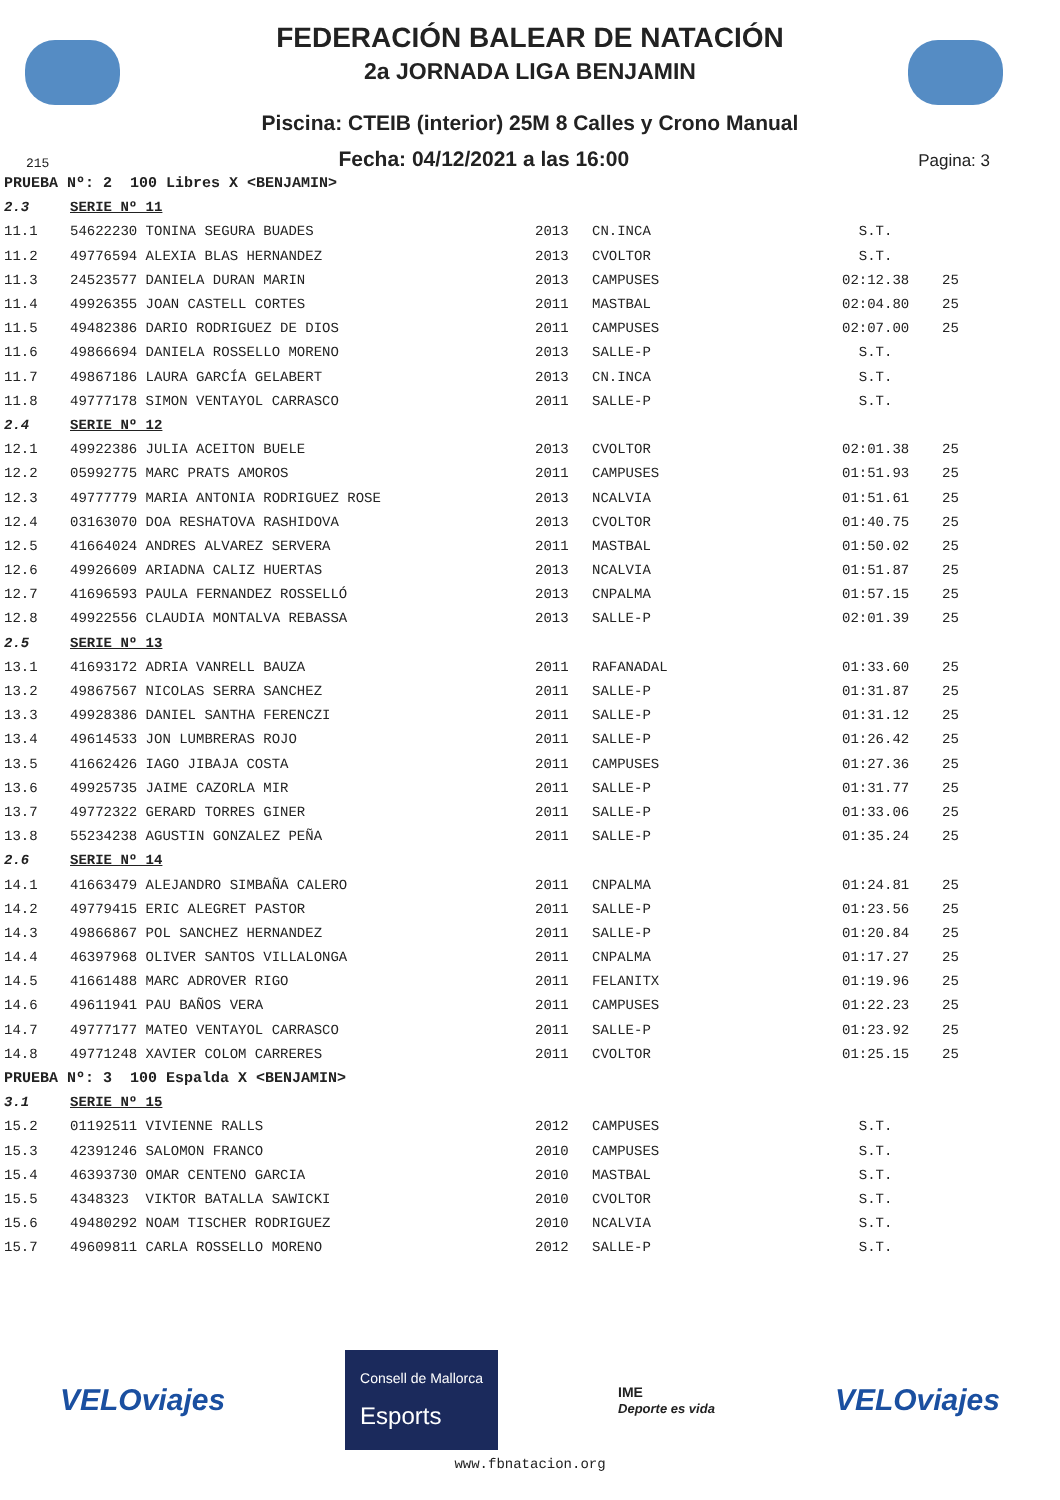FEDERACIÓN BALEAR DE NATACIÓN
2a JORNADA LIGA BENJAMIN
Piscina: CTEIB (interior) 25M 8 Calles y Crono Manual
215 Fecha: 04/12/2021 a las 16:00 Pagina: 3
| PRUEBA Nº: 2 100 Libres X <BENJAMIN> | | | | | |
| 2.3 | SERIE Nº 11 | | | | |
| 11.1 | 54622230 TONINA SEGURA BUADES | 2013 | CN.INCA | S.T. | |
| 11.2 | 49776594 ALEXIA BLAS HERNANDEZ | 2013 | CVOLTOR | S.T. | |
| 11.3 | 24523577 DANIELA DURAN MARIN | 2013 | CAMPUSES | 02:12.38 | 25 |
| 11.4 | 49926355 JOAN CASTELL CORTES | 2011 | MASTBAL | 02:04.80 | 25 |
| 11.5 | 49482386 DARIO RODRIGUEZ DE DIOS | 2011 | CAMPUSES | 02:07.00 | 25 |
| 11.6 | 49866694 DANIELA ROSSELLO MORENO | 2013 | SALLE-P | S.T. | |
| 11.7 | 49867186 LAURA GARCÍA GELABERT | 2013 | CN.INCA | S.T. | |
| 11.8 | 49777178 SIMON VENTAYOL CARRASCO | 2011 | SALLE-P | S.T. | |
| 2.4 | SERIE Nº 12 | | | | |
| 12.1 | 49922386 JULIA ACEITON BUELE | 2013 | CVOLTOR | 02:01.38 | 25 |
| 12.2 | 05992775 MARC PRATS AMOROS | 2011 | CAMPUSES | 01:51.93 | 25 |
| 12.3 | 49777779 MARIA ANTONIA RODRIGUEZ ROSE | 2013 | NCALVIA | 01:51.61 | 25 |
| 12.4 | 03163070 DOA RESHATOVA RASHIDOVA | 2013 | CVOLTOR | 01:40.75 | 25 |
| 12.5 | 41664024 ANDRES ALVAREZ SERVERA | 2011 | MASTBAL | 01:50.02 | 25 |
| 12.6 | 49926609 ARIADNA CALIZ HUERTAS | 2013 | NCALVIA | 01:51.87 | 25 |
| 12.7 | 41696593 PAULA FERNANDEZ ROSSELLÓ | 2013 | CNPALMA | 01:57.15 | 25 |
| 12.8 | 49922556 CLAUDIA MONTALVA REBASSA | 2013 | SALLE-P | 02:01.39 | 25 |
| 2.5 | SERIE Nº 13 | | | | |
| 13.1 | 41693172 ADRIA VANRELL BAUZA | 2011 | RAFANADAL | 01:33.60 | 25 |
| 13.2 | 49867567 NICOLAS SERRA SANCHEZ | 2011 | SALLE-P | 01:31.87 | 25 |
| 13.3 | 49928386 DANIEL SANTHA FERENCZI | 2011 | SALLE-P | 01:31.12 | 25 |
| 13.4 | 49614533 JON LUMBRERAS ROJO | 2011 | SALLE-P | 01:26.42 | 25 |
| 13.5 | 41662426 IAGO JIBAJA COSTA | 2011 | CAMPUSES | 01:27.36 | 25 |
| 13.6 | 49925735 JAIME CAZORLA MIR | 2011 | SALLE-P | 01:31.77 | 25 |
| 13.7 | 49772322 GERARD TORRES GINER | 2011 | SALLE-P | 01:33.06 | 25 |
| 13.8 | 55234238 AGUSTIN GONZALEZ PEÑA | 2011 | SALLE-P | 01:35.24 | 25 |
| 2.6 | SERIE Nº 14 | | | | |
| 14.1 | 41663479 ALEJANDRO SIMBAÑA CALERO | 2011 | CNPALMA | 01:24.81 | 25 |
| 14.2 | 49779415 ERIC ALEGRET PASTOR | 2011 | SALLE-P | 01:23.56 | 25 |
| 14.3 | 49866867 POL SANCHEZ HERNANDEZ | 2011 | SALLE-P | 01:20.84 | 25 |
| 14.4 | 46397968 OLIVER SANTOS VILLALONGA | 2011 | CNPALMA | 01:17.27 | 25 |
| 14.5 | 41661488 MARC ADROVER RIGO | 2011 | FELANITX | 01:19.96 | 25 |
| 14.6 | 49611941 PAU BAÑOS VERA | 2011 | CAMPUSES | 01:22.23 | 25 |
| 14.7 | 49777177 MATEO VENTAYOL CARRASCO | 2011 | SALLE-P | 01:23.92 | 25 |
| 14.8 | 49771248 XAVIER COLOM CARRERES | 2011 | CVOLTOR | 01:25.15 | 25 |
| PRUEBA Nº: 3 100 Espalda X <BENJAMIN> | | | | | |
| 3.1 | SERIE Nº 15 | | | | |
| 15.2 | 01192511 VIVIENNE RALLS | 2012 | CAMPUSES | S.T. | |
| 15.3 | 42391246 SALOMON FRANCO | 2010 | CAMPUSES | S.T. | |
| 15.4 | 46393730 OMAR CENTENO GARCIA | 2010 | MASTBAL | S.T. | |
| 15.5 | 4348323 VIKTOR BATALLA SAWICKI | 2010 | CVOLTOR | S.T. | |
| 15.6 | 49480292 NOAM TISCHER RODRIGUEZ | 2010 | NCALVIA | S.T. | |
| 15.7 | 49609811 CARLA ROSSELLO MORENO | 2012 | SALLE-P | S.T. | |
VELOviajes Consell de Mallorca
Esports IME
Deporte es vida VELOviajes
www.fbnatacion.org